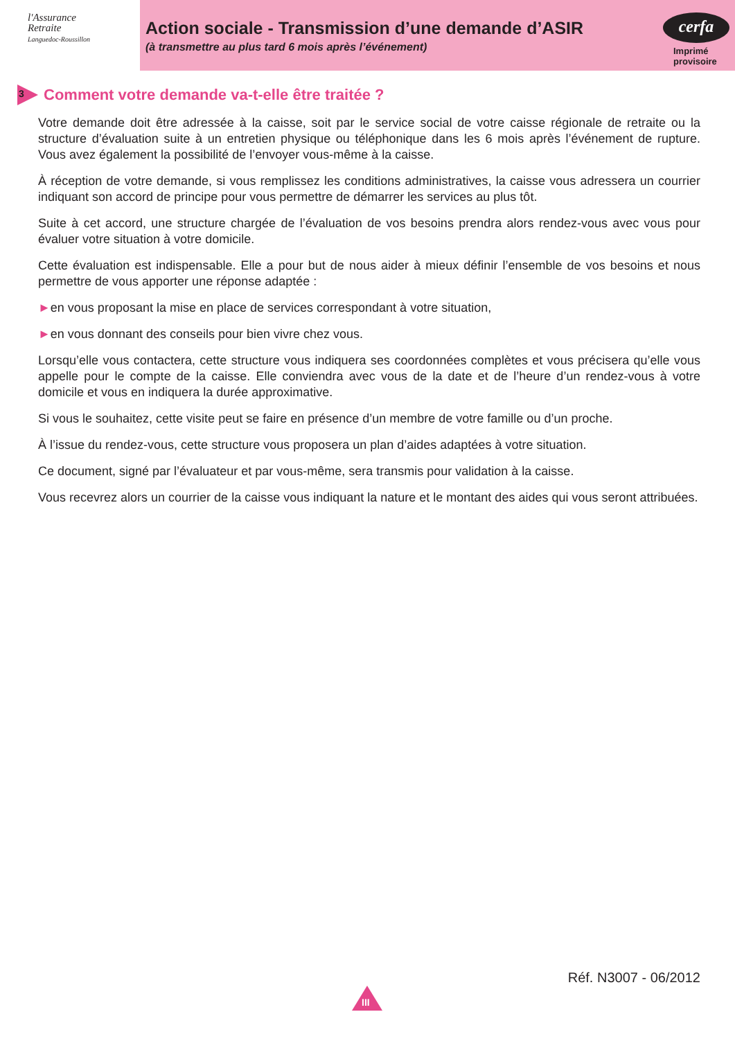l'Assurance
Retraite
Languedoc-Roussillon
Action sociale - Transmission d’une demande d’ASIR
(à transmettre au plus tard 6 mois après l’événement)
cerfa
Imprimé
provisoire
3 Comment votre demande va-t-elle être traitée ?
Votre demande doit être adressée à la caisse, soit par le service social de votre caisse régionale de retraite ou la structure d’évaluation suite à un entretien physique ou téléphonique dans les 6 mois après l’événement de rupture. Vous avez également la possibilité de l’envoyer vous-même à la caisse.
À réception de votre demande, si vous remplissez les conditions administratives, la caisse vous adressera un courrier indiquant son accord de principe pour vous permettre de démarrer les services au plus tôt.
Suite à cet accord, une structure chargée de l’évaluation de vos besoins prendra alors rendez-vous avec vous pour évaluer votre situation à votre domicile.
Cette évaluation est indispensable. Elle a pour but de nous aider à mieux définir l’ensemble de vos besoins et nous permettre de vous apporter une réponse adaptée :
►en vous proposant la mise en place de services correspondant à votre situation,
►en vous donnant des conseils pour bien vivre chez vous.
Lorsqu’elle vous contactera, cette structure vous indiquera ses coordonnées complètes et vous précisera qu’elle vous appelle pour le compte de la caisse. Elle conviendra avec vous de la date et de l’heure d’un rendez-vous à votre domicile et vous en indiquera la durée approximative.
Si vous le souhaitez, cette visite peut se faire en présence d’un membre de votre famille ou d’un proche.
À l’issue du rendez-vous, cette structure vous proposera un plan d’aides adaptées à votre situation.
Ce document, signé par l’évaluateur et par vous-même, sera transmis pour validation à la caisse.
Vous recevrez alors un courrier de la caisse vous indiquant la nature et le montant des aides qui vous seront attribuées.
Réf. N3007 - 06/2012
III